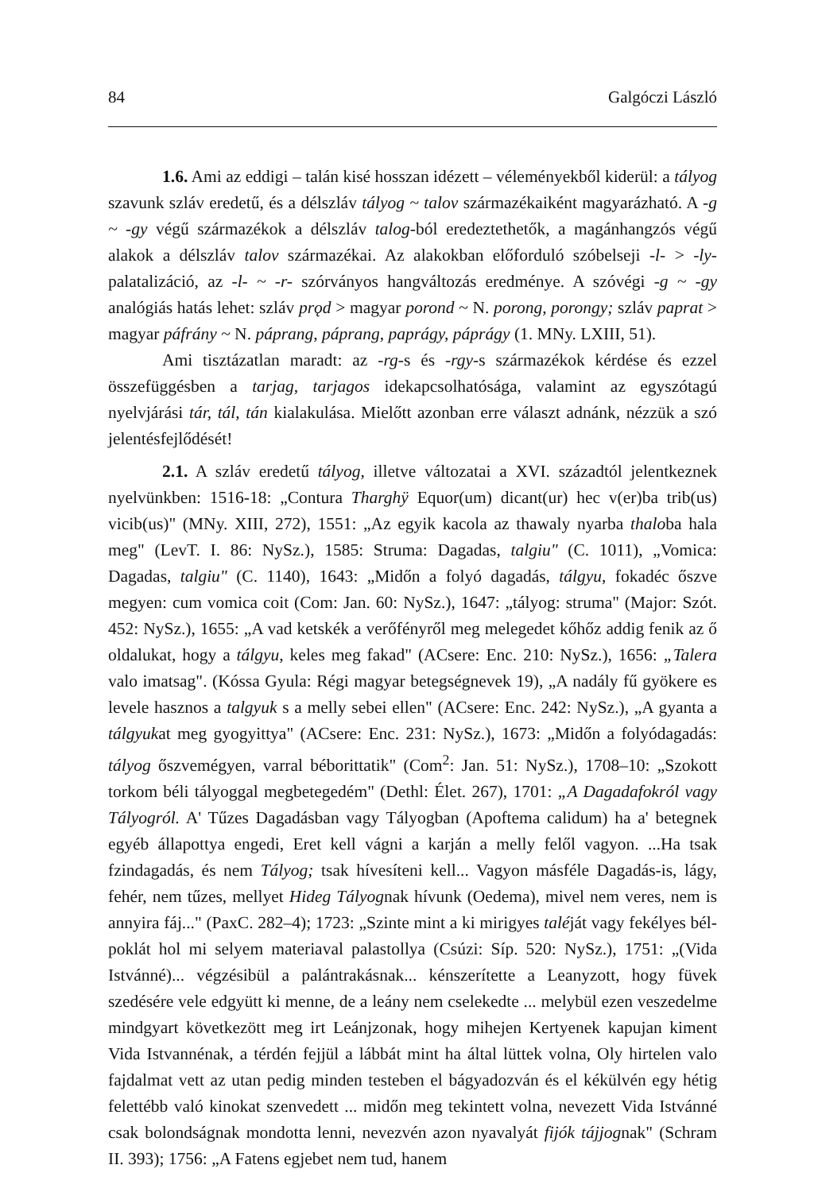84 Galgóczi László
1.6. Ami az eddigi – talán kisé hosszan idézett – véleményekből kiderül: a tályog szavunk szláv eredetű, és a délszláv tályog ~ talov származékaiként magyarázható. A -g ~ -gy végű származékok a délszláv talog-ból eredeztethetők, a magánhangzós végű alakok a délszláv talov származékai. Az alakokban előforduló szóbelseji -l- > -ly- palatalizáció, az -l- ~ -r- szórványos hangváltozás eredménye. A szóvégi -g ~ -gy analógiás hatás lehet: szláv prǫd > magyar porond ~ N. porong, porongy; szláv paprat > magyar páfrány ~ N. páprang, páprang, paprágy, páprágy (1. MNy. LXIII, 51).
Ami tisztázatlan maradt: az -rg-s és -rgy-s származékok kérdése és ezzel összefüggésben a tarjag, tarjagos idekapcsolhatósága, valamint az egyszótagú nyelvjárási tár, tál, tán kialakulása. Mielőtt azonban erre választ adnánk, nézzük a szó jelentésfejlődését!
2.1. A szláv eredetű tályog, illetve változatai a XVI. századtól jelentkeznek nyelvünkben: 1516-18: „Contura Tharghÿ Equor(um) dicant(ur) hec v(er)ba trib(us) vicib(us)" (MNy. XIII, 272), 1551: „Az egyik kacola az thawaly nyarba thaloba hala meg" (LevT. I. 86: NySz.), 1585: Struma: Dagadas, talgiu" (C. 1011), „Vomica: Dagadas, talgiu" (C. 1140), 1643: „Midőn a folyó dagadás, tálgyu, fokadéc őszve megyen: cum vomica coit (Com: Jan. 60: NySz.), 1647: „tályog: struma" (Major: Szót. 452: NySz.), 1655: „A vad ketskék a verőfényről meg melegedet kőhőz addig fenik az ő oldalukat, hogy a tálgyu, keles meg fakad" (ACsere: Enc. 210: NySz.), 1656: „Talera valo imatsag". (Kóssa Gyula: Régi magyar betegségnevek 19), „A nadály fű gyökere es levele hasznos a talgyuk s a melly sebei ellen" (ACsere: Enc. 242: NySz.), „A gyanta a tálgyukat meg gyogyittya" (ACsere: Enc. 231: NySz.), 1673: „Midőn a folyódagadás: tályog őszvemégyen, varral béborittatik" (Com<sup>2</sup>: Jan. 51: NySz.), 1708–10: „Szokott torkom béli tályoggal megbetegedém" (Dethl: Élet. 267), 1701: „A Dagadafokról vagy Tályogról. A' Tűzes Dagadásban vagy Tályogban (Apoftema calidum) ha a' betegnek egyéb állapottya engedi, Eret kell vágni a karján a melly felől vagyon. ...Ha tsak fzindagadás, és nem Tályog; tsak hívesíteni kell... Vagyon másféle Dagadás-is, lágy, fehér, nem tűzes, mellyet Hideg Tályognak hívunk (Oedema), mivel nem veres, nem is annyira fáj..." (PaxC. 282–4); 1723: „Szinte mint a ki mirigyes taléját vagy fekélyes bél-poklát hol mi selyem materiaval palastollya (Csúzi: Síp. 520: NySz.), 1751: „(Vida Istvánné)... végzésibül a palántrakásnak... kénszerítette a Leanyzott, hogy füvek szedésére vele edgyütt ki menne, de a leány nem cselekedte ... melybül ezen veszedelme mindgyart következött meg irt Leánjzonak, hogy mihejen Kertyenek kapujan kiment Vida Istvannénak, a térdén fejjül a lábbát mint ha által lüttek volna, Oly hirtelen valo fajdalmat vett az utan pedig minden testeben el bágyadozván és el kékülvén egy hétig felettébb való kinokat szenvedett ... midőn meg tekintett volna, nevezett Vida Istvánné csak bolondságnak mondotta lenni, nevezvén azon nyavalyát fijók tájjognak" (Schram II. 393); 1756: „A Fatens egjebet nem tud, hanem